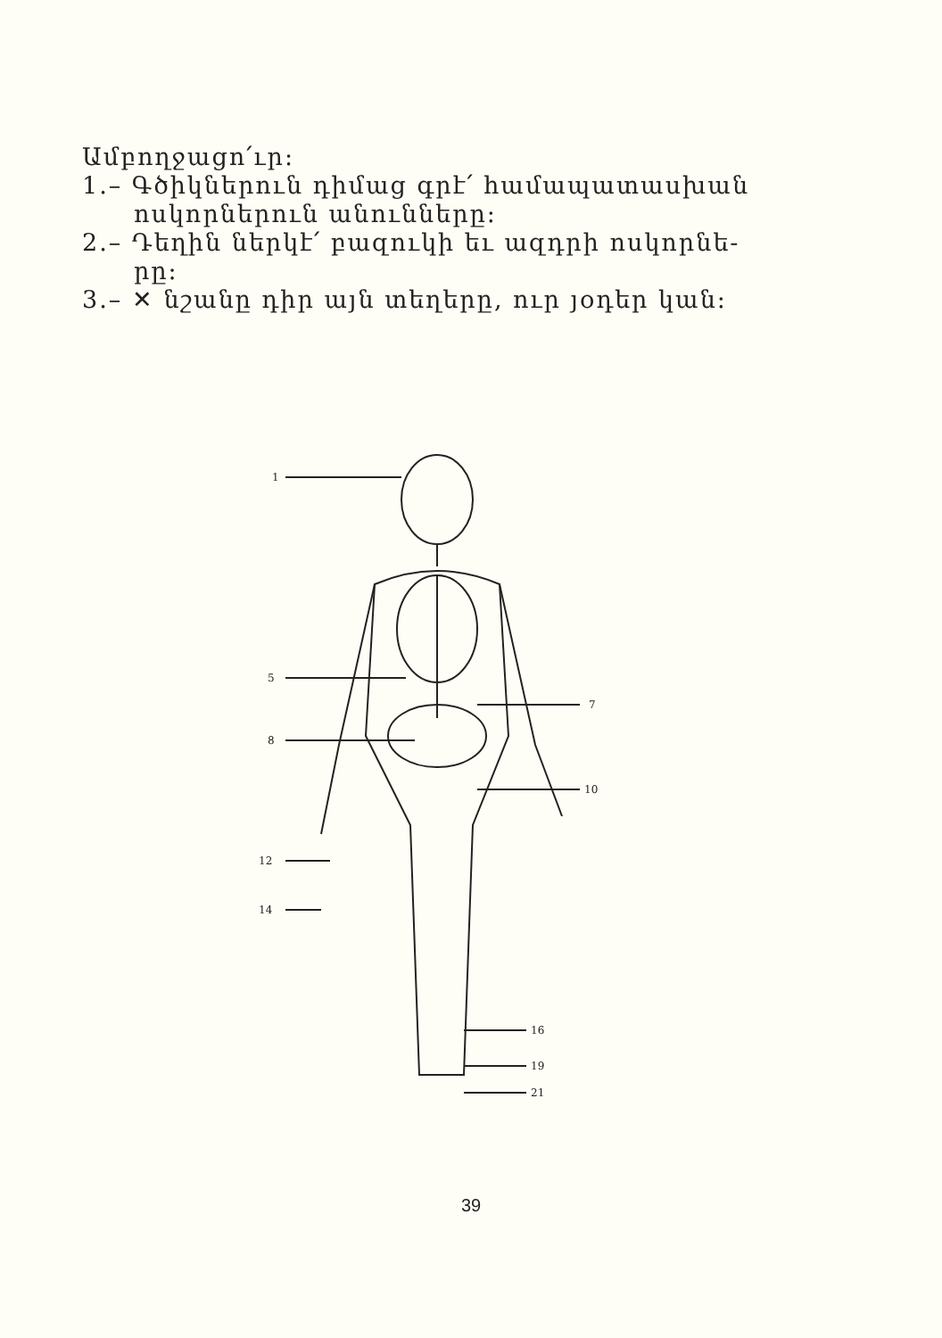Ամբողջացո՛ւր:
1.– Գծիկներուն դիմաց գրէ՛ համապատասխան
ոսկորներուն անունները:
2.– Դեղին ներկէ՛ բազուկի եւ ազդրի ոսկորնե-
րը:
3.– ✕ նշանը դիր այն տեղերը, ուր յօդեր կան:
1
5
7
8
10
12
14
16
19
21
39